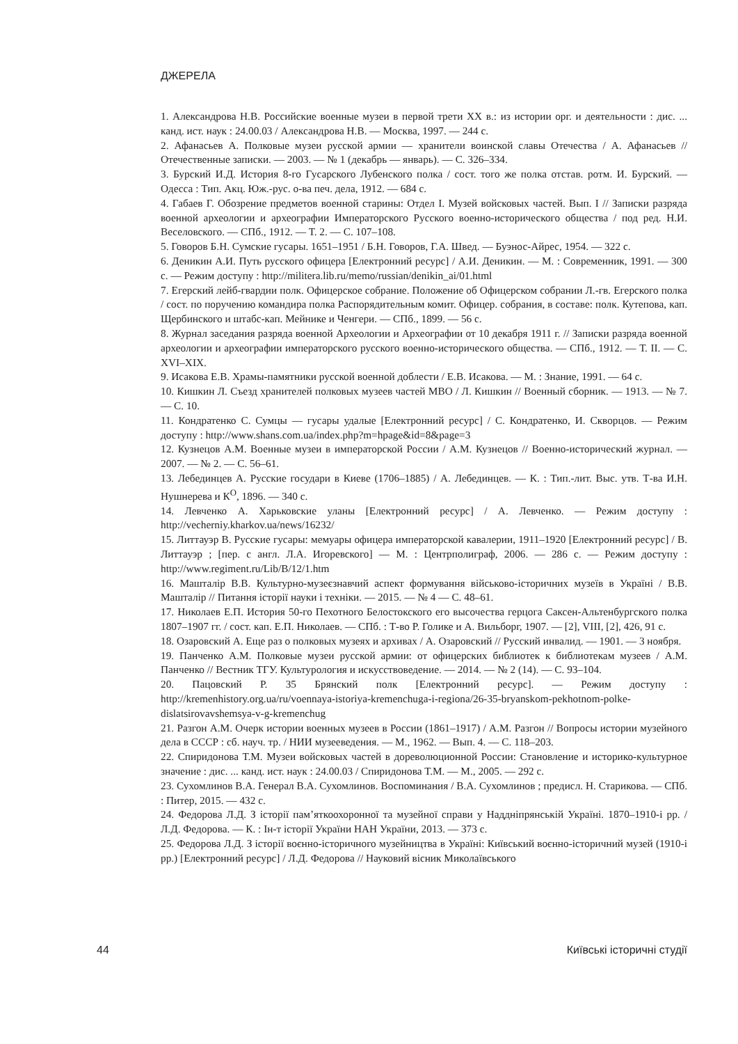ДЖЕРЕЛА
1. Александрова Н.В. Российские военные музеи в первой трети XX в.: из истории орг. и деятельности : дис. ... канд. ист. наук : 24.00.03 / Александрова Н.В. — Москва, 1997. — 244 с.
2. Афанасьев А. Полковые музеи русской армии — хранители воинской славы Отечества / А. Афанасьев // Отечественные записки. — 2003. — № 1 (декабрь — январь). — С. 326–334.
3. Бурский И.Д. История 8-го Гусарского Лубенского полка / сост. того же полка отстав. ротм. И. Бурский. — Одесса : Тип. Акц. Юж.-рус. о-ва печ. дела, 1912. — 684 с.
4. Габаев Г. Обозрение предметов военной старины: Отдел I. Музей войсковых частей. Вып. I // Записки разряда военной археологии и археографии Императорского Русского военно-исторического общества / под ред. Н.И. Веселовского. — СПб., 1912. — Т. 2. — С. 107–108.
5. Говоров Б.Н. Сумские гусары. 1651–1951 / Б.Н. Говоров, Г.А. Швед. — Буэнос-Айрес, 1954. — 322 с.
6. Деникин А.И. Путь русского офицера [Електронний ресурс] / А.И. Деникин. — М. : Современник, 1991. — 300 с. — Режим доступу : http://militera.lib.ru/memo/russian/denikin_ai/01.html
7. Егерский лейб-гвардии полк. Офицерское собрание. Положение об Офицерском собрании Л.-гв. Егерского полка / сост. по поручению командира полка Распорядительным комит. Офицер. собрания, в составе: полк. Кутепова, кап. Щербинского и штабс-кап. Мейнике и Ченгери. — СПб., 1899. — 56 с.
8. Журнал заседания разряда военной Археологии и Археографии от 10 декабря 1911 г. // Записки разряда военной археологии и археографии императорского русского военно-исторического общества. — СПб., 1912. — Т. II. — С. XVI–XIX.
9. Исакова Е.В. Храмы-памятники русской военной доблести / Е.В. Исакова. — М. : Знание, 1991. — 64 с.
10. Кишкин Л. Съезд хранителей полковых музеев частей МВО / Л. Кишкин // Военный сборник. — 1913. — № 7. — С. 10.
11. Кондратенко С. Сумцы — гусары удалые [Електронний ресурс] / С. Кондратенко, И. Скворцов. — Режим доступу : http://www.shans.com.ua/index.php?m=hpage&id=8&page=3
12. Кузнецов А.М. Военные музеи в императорской России / А.М. Кузнецов // Военно-исторический журнал. — 2007. — № 2. — С. 56–61.
13. Лебединцев А. Русские государи в Киеве (1706–1885) / А. Лебединцев. — К. : Тип.-лит. Выс. утв. Т-ва И.Н. Нушнерева и К<sup>О</sup>, 1896. — 340 с.
14. Левченко А. Харьковские уланы [Електронний ресурс] / А. Левченко. — Режим доступу : http://vecherniy.kharkov.ua/news/16232/
15. Литтауэр В. Русские гусары: мемуары офицера императорской кавалерии, 1911–1920 [Електронний ресурс] / В. Литтауэр ; [пер. с англ. Л.А. Игоревского] — М. : Центрполиграф, 2006. — 286 с. — Режим доступу : http://www.regiment.ru/Lib/B/12/1.htm
16. Машталір В.В. Культурно-музеєзнавчий аспект формування військово-історичних музеїв в Україні / В.В. Машталір // Питання історії науки і техніки. — 2015. — № 4 — С. 48–61.
17. Николаев Е.П. История 50-го Пехотного Белостокского его высочества герцога Саксен-Альтенбургского полка 1807–1907 гг. / сост. кап. Е.П. Николаев. — СПб. : Т-во Р. Голике и А. Вильборг, 1907. — [2], VIII, [2], 426, 91 с.
18. Озаровский А. Еще раз о полковых музеях и архивах / А. Озаровский // Русский инвалид. — 1901. — 3 ноября.
19. Панченко А.М. Полковые музеи русской армии: от офицерских библиотек к библиотекам музеев / А.М. Панченко // Вестник ТГУ. Культурология и искусствоведение. — 2014. — № 2 (14). — С. 93–104.
20. Пацовский Р. 35 Брянский полк [Електронний ресурс]. — Режим доступу : http://kremenhistory.org.ua/ru/voennaya-istoriya-kremenchuga-i-regiona/26-35-bryanskom-pekhotnom-polke-dislatsirovavshemsya-v-g-kremenchug
21. Разгон А.М. Очерк истории военных музеев в России (1861–1917) / А.М. Разгон // Вопросы истории музейного дела в СССР : сб. науч. тр. / НИИ музееведения. — М., 1962. — Вып. 4. — С. 118–203.
22. Спиридонова Т.М. Музеи войсковых частей в дореволюционной России: Становление и историко-культурное значение : дис. ... канд. ист. наук : 24.00.03 / Спиридонова Т.М. — М., 2005. — 292 с.
23. Сухомлинов В.А. Генерал В.А. Сухомлинов. Воспоминания / В.А. Сухомлинов ; предисл. Н. Старикова. — СПб. : Питер, 2015. — 432 с.
24. Федорова Л.Д. З історії пам’яткоохоронної та музейної справи у Наддніпрянській Україні. 1870–1910-і рр. / Л.Д. Федорова. — К. : Ін-т історії України НАН України, 2013. — 373 с.
25. Федорова Л.Д. З історії воєнно-історичного музейництва в Україні: Київський воєнно-історичний музей (1910-і рр.) [Електронний ресурс] / Л.Д. Федорова // Науковий вісник Миколаївського
44 Київські історичні студії